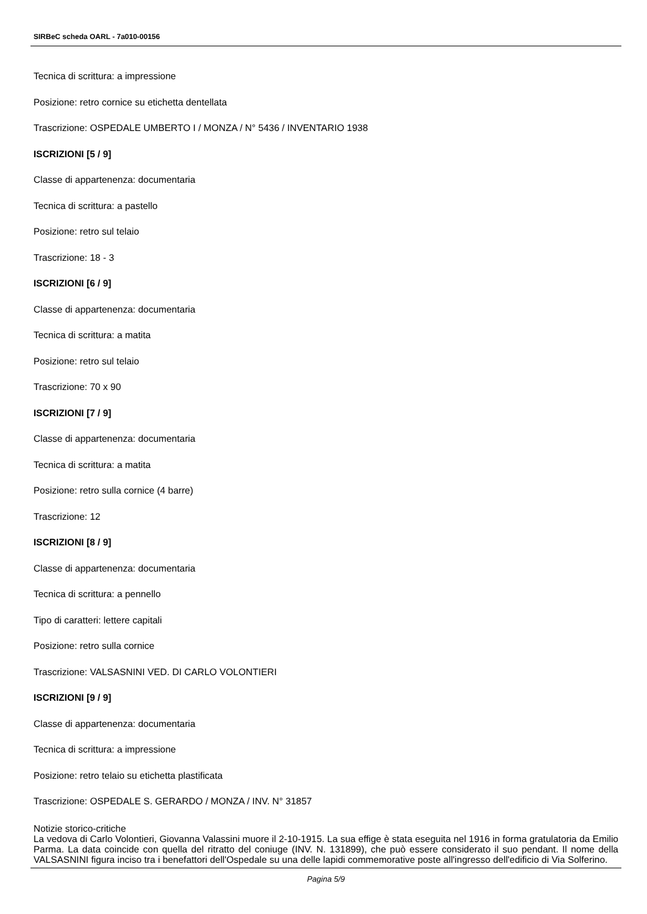SIRBeC scheda OARL - 7a010-00156
Tecnica di scrittura: a impressione
Posizione: retro cornice su etichetta dentellata
Trascrizione: OSPEDALE UMBERTO I / MONZA / N° 5436 / INVENTARIO 1938
ISCRIZIONI [5 / 9]
Classe di appartenenza: documentaria
Tecnica di scrittura: a pastello
Posizione: retro sul telaio
Trascrizione: 18 - 3
ISCRIZIONI [6 / 9]
Classe di appartenenza: documentaria
Tecnica di scrittura: a matita
Posizione: retro sul telaio
Trascrizione: 70 x 90
ISCRIZIONI [7 / 9]
Classe di appartenenza: documentaria
Tecnica di scrittura: a matita
Posizione: retro sulla cornice (4 barre)
Trascrizione: 12
ISCRIZIONI [8 / 9]
Classe di appartenenza: documentaria
Tecnica di scrittura: a pennello
Tipo di caratteri: lettere capitali
Posizione: retro sulla cornice
Trascrizione: VALSASNINI VED. DI CARLO VOLONTIERI
ISCRIZIONI [9 / 9]
Classe di appartenenza: documentaria
Tecnica di scrittura: a impressione
Posizione: retro telaio su etichetta plastificata
Trascrizione: OSPEDALE S. GERARDO / MONZA / INV. N° 31857
Notizie storico-critiche
La vedova di Carlo Volontieri, Giovanna Valassini muore il 2-10-1915. La sua effige è stata eseguita nel 1916 in forma gratulatoria da Emilio Parma. La data coincide con quella del ritratto del coniuge (INV. N. 131899), che può essere considerato il suo pendant. Il nome della VALSASNINI figura inciso tra i benefattori dell'Ospedale su una delle lapidi commemorative poste all'ingresso dell'edificio di Via Solferino.
Pagina 5/9